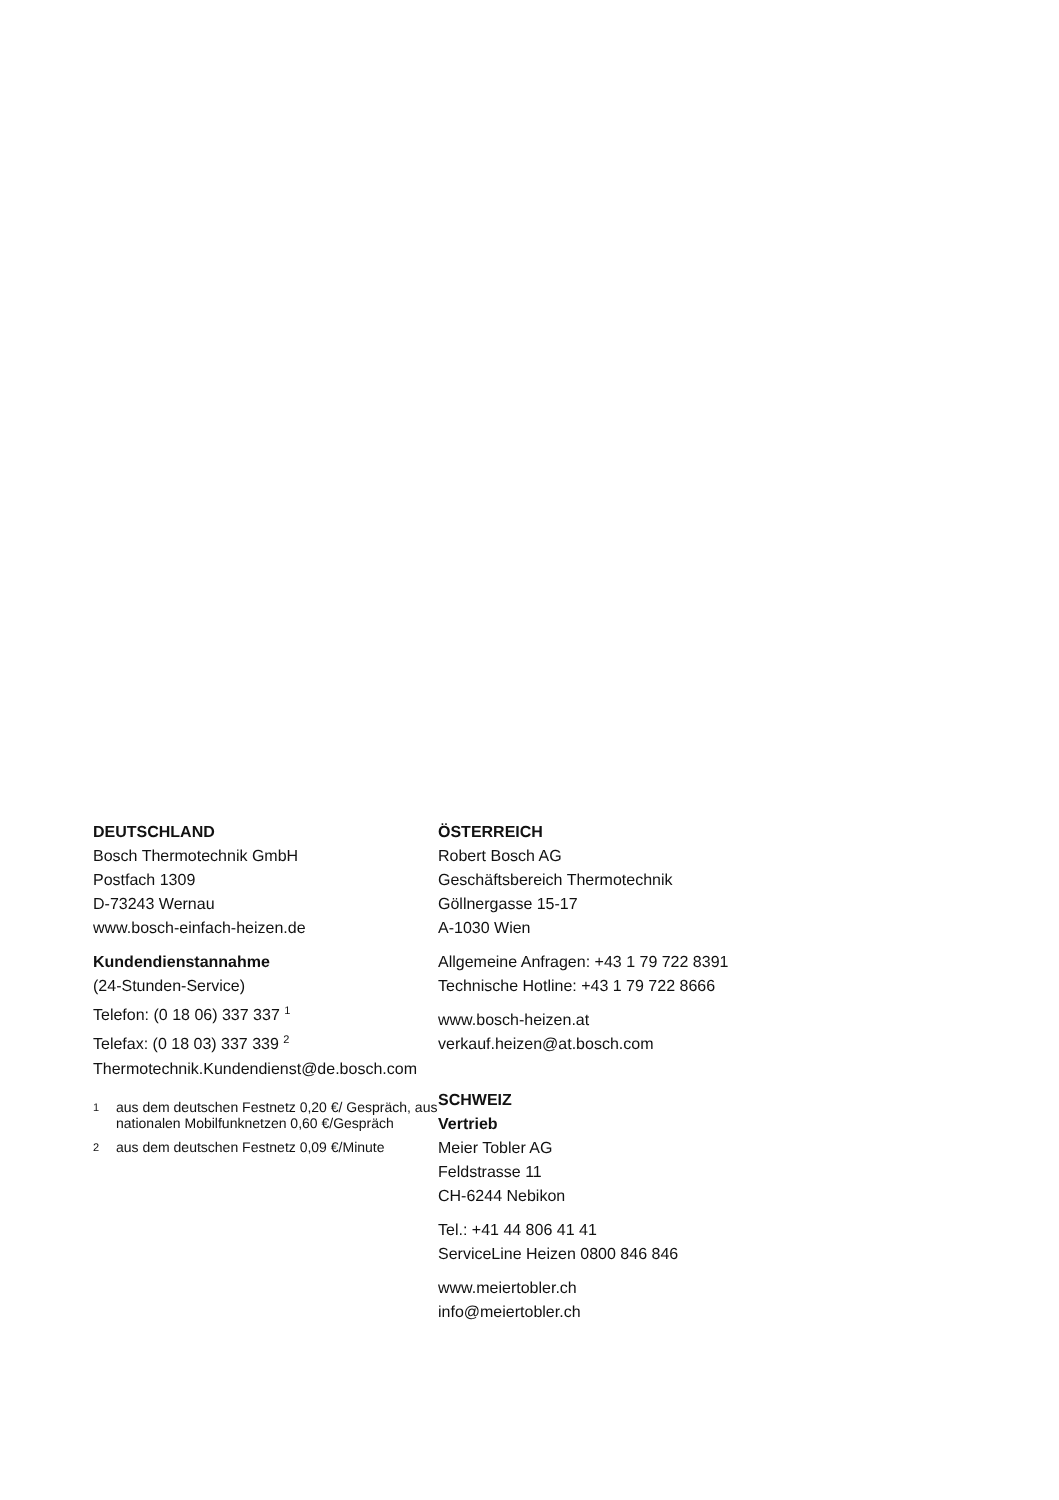DEUTSCHLAND
Bosch Thermotechnik GmbH
Postfach 1309
D-73243 Wernau
www.bosch-einfach-heizen.de
Kundendienstannahme
(24-Stunden-Service)
Telefon: (0 18 06) 337 337 <sup>1</sup>
Telefax: (0 18 03) 337 339 <sup>2</sup>
Thermotechnik.Kundendienst@de.bosch.com
<sup>1</sup> aus dem deutschen Festnetz 0,20 €/ Gespräch, aus nationalen Mobilfunknetzen 0,60 €/Gespräch
<sup>2</sup> aus dem deutschen Festnetz 0,09 €/Minute
ÖSTERREICH
Robert Bosch AG
Geschäftsbereich Thermotechnik
Göllnergasse 15-17
A-1030 Wien
Allgemeine Anfragen: +43 1 79 722 8391
Technische Hotline: +43 1 79 722 8666
www.bosch-heizen.at
verkauf.heizen@at.bosch.com
SCHWEIZ
Vertrieb
Meier Tobler AG
Feldstrasse 11
CH-6244 Nebikon
Tel.: +41 44 806 41 41
ServiceLine Heizen 0800 846 846
www.meiertobler.ch
info@meiertobler.ch